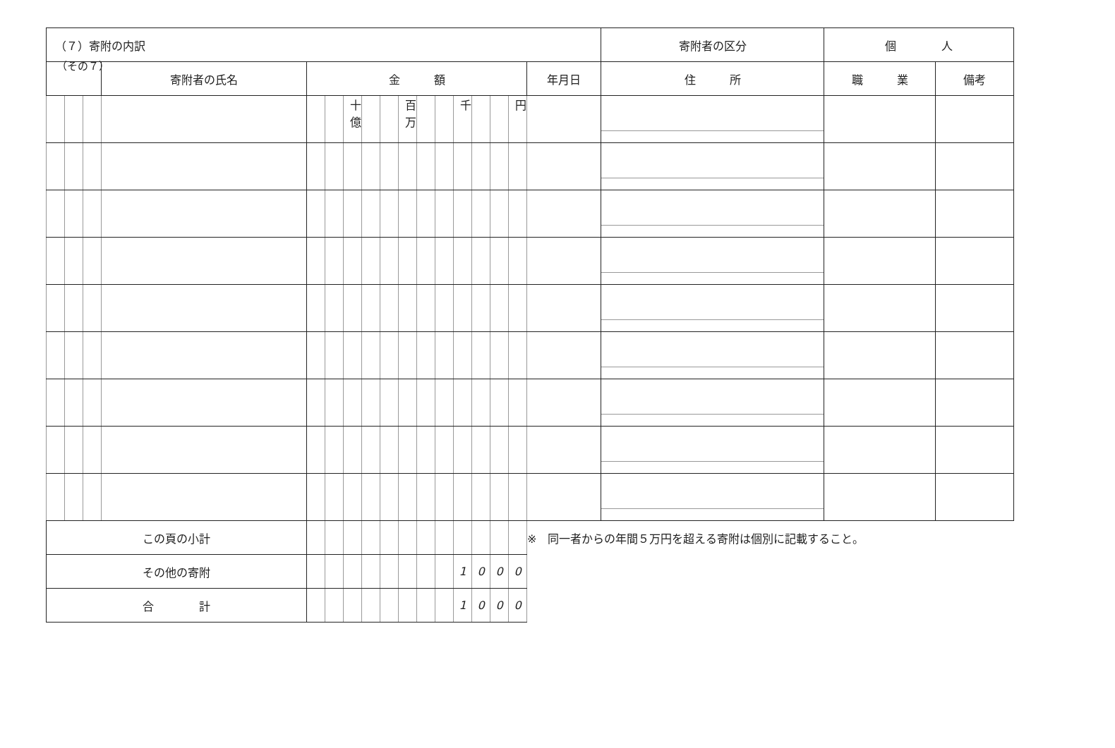（その７）
| （７）寄附の内訳 | | | | | | | | | | | | | | | | | 寄附者の区分 | 個 人 | |
| | | | 寄附者の氏名 | 金 額 | | | | | | | | | | | | 年月日 | 住 所 | 職 業 | 備考 |
| | | | | | | 十億 | | | 百万 | | | 千 | | | 円 | | | | |
| この頁の小計 | | | | | | | | | | | | | | | | ※ 同一者からの年間５万円を超える寄附は個別に記載すること。 | | | |
| その他の寄附 | | | | | | | | | | | | 1 | 0 | 0 | 0 | | | | |
| 合 計 | | | | | | | | | | | | 1 | 0 | 0 | 0 | | | | |